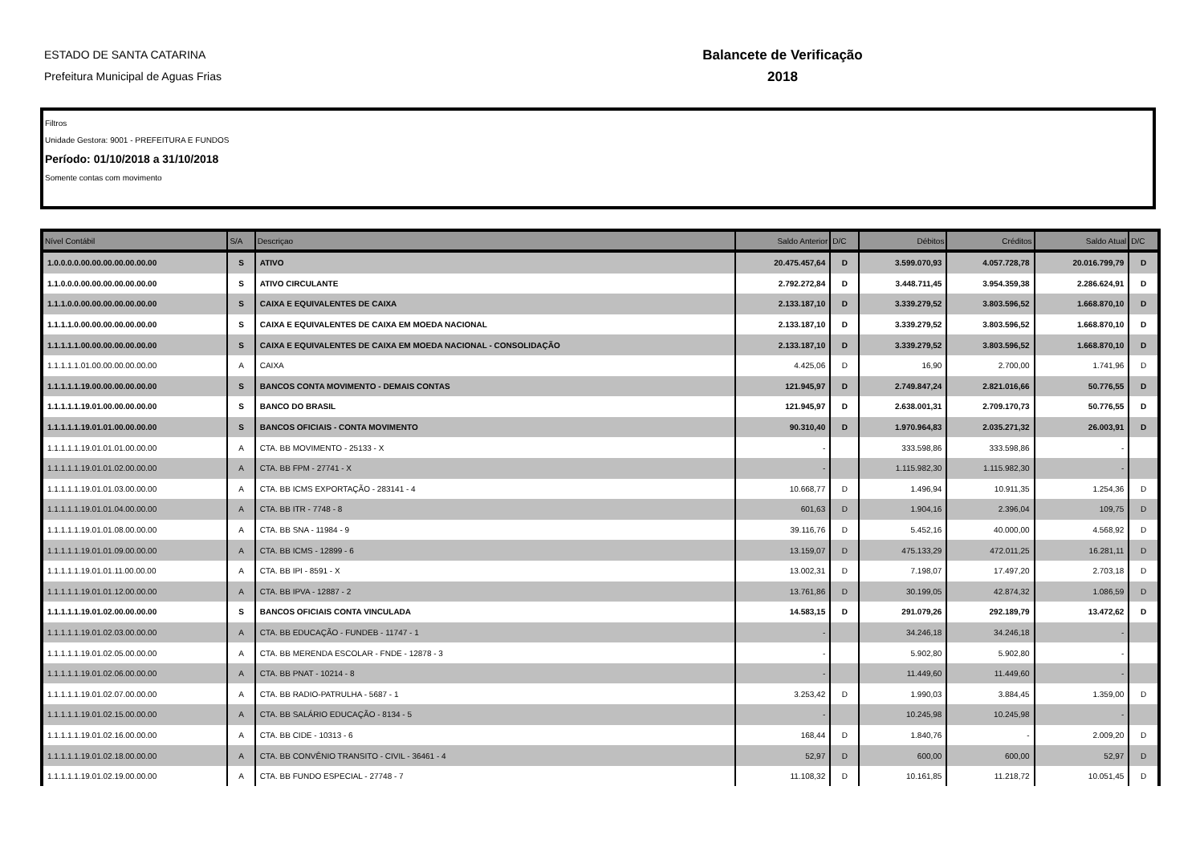ESTADO DE SANTA CATARINA
Prefeitura Municipal de Aguas Frias
Balancete de Verificação
2018
Filtros
Unidade Gestora: 9001 - PREFEITURA E FUNDOS
Período: 01/10/2018 a 31/10/2018
Somente contas com movimento
| Nível Contábil | S/A | Descriçao | Saldo Anterior | D/C | Débitos | Créditos | Saldo Atual | D/C |
| --- | --- | --- | --- | --- | --- | --- | --- | --- |
| 1.0.0.0.0.00.00.00.00.00.00.00 | S | ATIVO | 20.475.457,64 | D | 3.599.070,93 | 4.057.728,78 | 20.016.799,79 | D |
| 1.1.0.0.0.00.00.00.00.00.00.00 | S | ATIVO CIRCULANTE | 2.792.272,84 | D | 3.448.711,45 | 3.954.359,38 | 2.286.624,91 | D |
| 1.1.1.0.0.00.00.00.00.00.00.00 | S | CAIXA E EQUIVALENTES DE CAIXA | 2.133.187,10 | D | 3.339.279,52 | 3.803.596,52 | 1.668.870,10 | D |
| 1.1.1.1.0.00.00.00.00.00.00.00 | S | CAIXA E EQUIVALENTES DE CAIXA EM MOEDA NACIONAL | 2.133.187,10 | D | 3.339.279,52 | 3.803.596,52 | 1.668.870,10 | D |
| 1.1.1.1.1.00.00.00.00.00.00.00 | S | CAIXA E EQUIVALENTES DE CAIXA EM MOEDA NACIONAL - CONSOLIDAÇÃO | 2.133.187,10 | D | 3.339.279,52 | 3.803.596,52 | 1.668.870,10 | D |
| 1.1.1.1.1.01.00.00.00.00.00.00 | A | CAIXA | 4.425,06 | D | 16,90 | 2.700,00 | 1.741,96 | D |
| 1.1.1.1.1.19.00.00.00.00.00.00 | S | BANCOS CONTA MOVIMENTO - DEMAIS CONTAS | 121.945,97 | D | 2.749.847,24 | 2.821.016,66 | 50.776,55 | D |
| 1.1.1.1.1.19.01.00.00.00.00.00 | S | BANCO DO BRASIL | 121.945,97 | D | 2.638.001,31 | 2.709.170,73 | 50.776,55 | D |
| 1.1.1.1.1.19.01.01.00.00.00.00 | S | BANCOS OFICIAIS - CONTA MOVIMENTO | 90.310,40 | D | 1.970.964,83 | 2.035.271,32 | 26.003,91 | D |
| 1.1.1.1.1.19.01.01.01.00.00.00 | A | CTA. BB MOVIMENTO - 25133 - X | - | | 333.598,86 | 333.598,86 | - | |
| 1.1.1.1.1.19.01.01.02.00.00.00 | A | CTA. BB FPM - 27741 - X | - | | 1.115.982,30 | 1.115.982,30 | - | |
| 1.1.1.1.1.19.01.01.03.00.00.00 | A | CTA. BB ICMS EXPORTAÇÃO - 283141 - 4 | 10.668,77 | D | 1.496,94 | 10.911,35 | 1.254,36 | D |
| 1.1.1.1.1.19.01.01.04.00.00.00 | A | CTA. BB ITR - 7748 - 8 | 601,63 | D | 1.904,16 | 2.396,04 | 109,75 | D |
| 1.1.1.1.1.19.01.01.08.00.00.00 | A | CTA. BB SNA - 11984 - 9 | 39.116,76 | D | 5.452,16 | 40.000,00 | 4.568,92 | D |
| 1.1.1.1.1.19.01.01.09.00.00.00 | A | CTA. BB ICMS - 12899 - 6 | 13.159,07 | D | 475.133,29 | 472.011,25 | 16.281,11 | D |
| 1.1.1.1.1.19.01.01.11.00.00.00 | A | CTA. BB IPI - 8591 - X | 13.002,31 | D | 7.198,07 | 17.497,20 | 2.703,18 | D |
| 1.1.1.1.1.19.01.01.12.00.00.00 | A | CTA. BB IPVA - 12887 - 2 | 13.761,86 | D | 30.199,05 | 42.874,32 | 1.086,59 | D |
| 1.1.1.1.1.19.01.02.00.00.00.00 | S | BANCOS OFICIAIS CONTA VINCULADA | 14.583,15 | D | 291.079,26 | 292.189,79 | 13.472,62 | D |
| 1.1.1.1.1.19.01.02.03.00.00.00 | A | CTA. BB EDUCAÇÃO - FUNDEB - 11747 - 1 | - | | 34.246,18 | 34.246,18 | - | |
| 1.1.1.1.1.19.01.02.05.00.00.00 | A | CTA. BB MERENDA ESCOLAR - FNDE - 12878 - 3 | - | | 5.902,80 | 5.902,80 | - | |
| 1.1.1.1.1.19.01.02.06.00.00.00 | A | CTA. BB PNAT - 10214 - 8 | - | | 11.449,60 | 11.449,60 | - | |
| 1.1.1.1.1.19.01.02.07.00.00.00 | A | CTA. BB RADIO-PATRULHA - 5687 - 1 | 3.253,42 | D | 1.990,03 | 3.884,45 | 1.359,00 | D |
| 1.1.1.1.1.19.01.02.15.00.00.00 | A | CTA. BB SALÁRIO EDUCAÇÃO - 8134 - 5 | - | | 10.245,98 | 10.245,98 | - | |
| 1.1.1.1.1.19.01.02.16.00.00.00 | A | CTA. BB CIDE - 10313 - 6 | 168,44 | D | 1.840,76 | - | 2.009,20 | D |
| 1.1.1.1.1.19.01.02.18.00.00.00 | A | CTA. BB CONVÊNIO TRANSITO - CIVIL - 36461 - 4 | 52,97 | D | 600,00 | 600,00 | 52,97 | D |
| 1.1.1.1.1.19.01.02.19.00.00.00 | A | CTA. BB FUNDO ESPECIAL - 27748 - 7 | 11.108,32 | D | 10.161,85 | 11.218,72 | 10.051,45 | D |